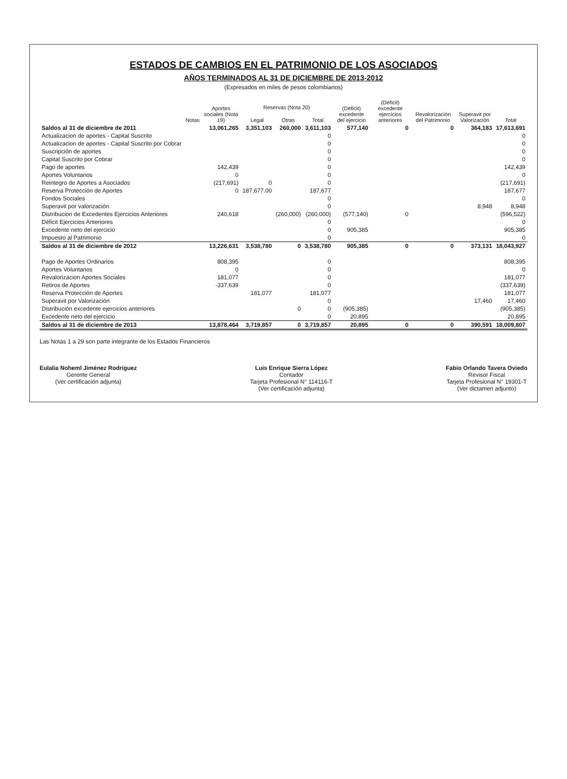ESTADOS DE CAMBIOS EN EL PATRIMONIO DE LOS ASOCIADOS
AÑOS TERMINADOS AL 31 DE DICIEMBRE DE 2013-2012
(Expresados en miles de pesos colombianos)
| | Notas | Aportes sociales (Nota 19) | Reservas (Nota 20) | | | (Déficit) excedente del ejercicio | (Déficit) excedente ejercicios anteriores | Revalorización del Patrimonio | Superavit por Valorización | Total |
| --- | --- | --- | --- | --- | --- | --- | --- | --- | --- | --- |
| | | | Legal | Otras | Total | | | | | |
| Saldos al 31 de diciembre de 2011 | | 13,061,265 | 3,351,103 | 260,000 | 3,611,103 | 577,140 | 0 | 0 | 364,183 | 17,613,691 |
| Actualizacion de aportes - Capital Suscrito | | | | | 0 | | | | | 0 |
| Actualizacion de aportes - Capital Suscrito por Cobrar | | | | | 0 | | | | | 0 |
| Suscripción de aportes | | | | | 0 | | | | | 0 |
| Capital Suscrito por Cobrar | | | | | 0 | | | | | 0 |
| Pago de aportes | | 142,439 | | | 0 | | | | | 142,439 |
| Aportes Voluntarios | | 0 | | | 0 | | | | | 0 |
| Reintegro de Aportes a Asociados | | (217,691) | 0 | | 0 | | | | | (217,691) |
| Reserva Protección de Aportes | | 0 | 187,677.00 | | 187,677 | | | | | 187,677 |
| Fondos Sociales | | | | | 0 | | | | | 0 |
| Superavit por valorización | | | | | 0 | | | | 8,948 | 8,948 |
| Distribucion de Excedentes Ejercicios Anteriores | | 240,618 | | (260,000) | (260,000) | (577,140) | 0 | | | (596,522) |
| Déficit Ejercicios Anteriores | | | | | 0 | | | | | 0 |
| Excedente neto del ejercicio | | | | | 0 | 905,385 | | | | 905,385 |
| Impuesto al Patrimonio | | | | | 0 | | | | | 0 |
| Saldos al 31 de diciembre de 2012 | | 13,226,631 | 3,538,780 | 0 | 3,538,780 | 905,385 | 0 | 0 | 373,131 | 18,043,927 |
| Pago de Aportes Ordinarios | | 808,395 | | | 0 | | | | | 808,395 |
| Aportes Voluntarios | | 0 | | | 0 | | | | | 0 |
| Revalorizacion Aportes Sociales | | 181,077 | | | 0 | | | | | 181,077 |
| Retiros de Aportes | | -337,639 | | | 0 | | | | | (337,639) |
| Reserva Protección de Aportes | | | 181,077 | | 181,077 | | | | | 181,077 |
| Superavit por Valorización | | | | | 0 | | | | 17,460 | 17,460 |
| Distribución excedente ejercicios anteriores | | | | 0 | 0 | (905,385) | | | | (905,385) |
| Excedente neto del ejercicio | | | | | 0 | 20,895 | | | | 20,895 |
| Saldos al 31 de diciembre de 2013 | | 13,878,464 | 3,719,857 | 0 | 3,719,857 | 20,895 | 0 | 0 | 390,591 | 18,009,807 |
Las Notas 1 a 29 son parte integrante de los Estados Financieros
Eulalia Noheml Jiménez Rodríguez
Gerente General
(Ver certificación adjunta)
Luis Enrique Sierra López
Contador
Tarjeta Profesional N° 114116-T
(Ver certificación adjunta)
Fabio Orlando Tavera Oviedo
Revisor Fiscal
Tarjeta Profesional N° 19301-T
(Ver dictamen adjunto)